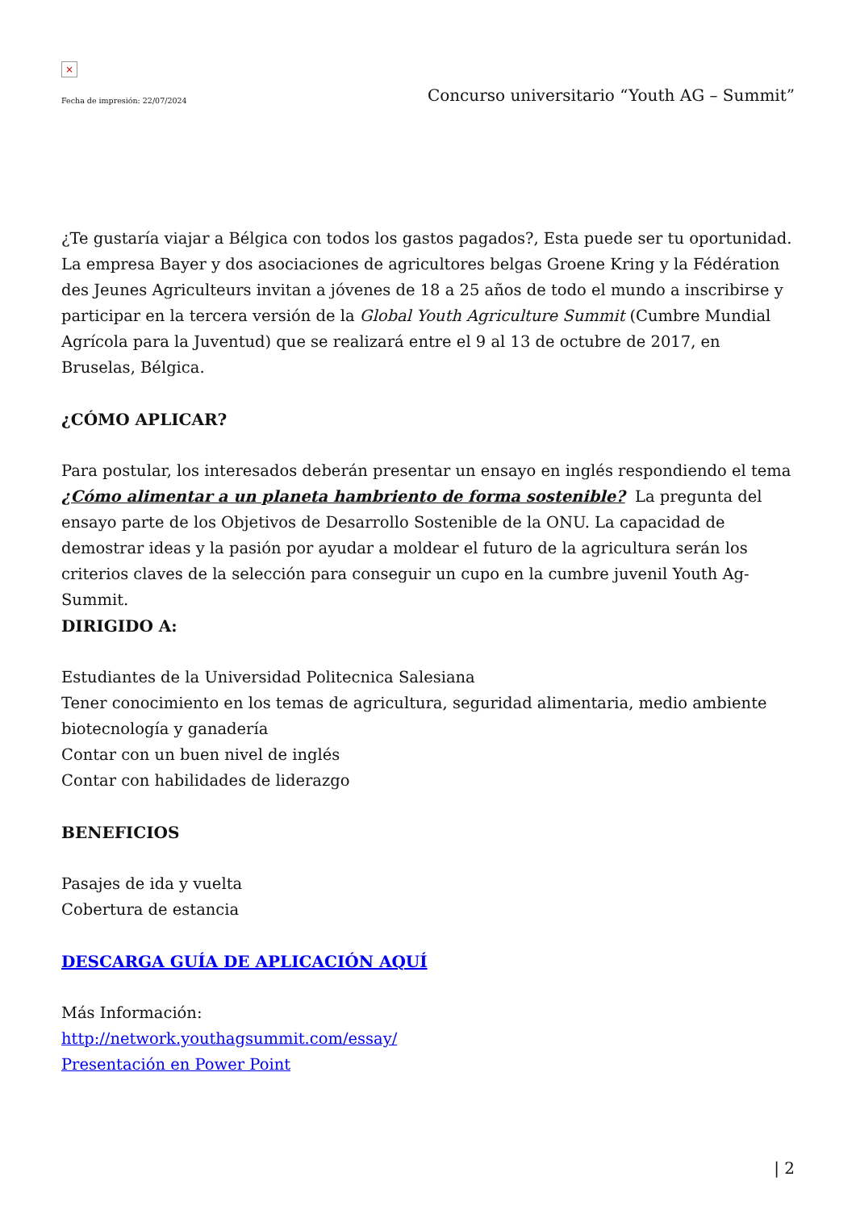×
Fecha de impresión: 22/07/2024 Concurso universitario “Youth AG – Summit”
¿Te gustaría viajar a Bélgica con todos los gastos pagados?, Esta puede ser tu oportunidad. La empresa Bayer y dos asociaciones de agricultores belgas Groene Kring y la Fédération des Jeunes Agriculteurs invitan a jóvenes de 18 a 25 años de todo el mundo a inscribirse y participar en la tercera versión de la Global Youth Agriculture Summit (Cumbre Mundial Agrícola para la Juventud) que se realizará entre el 9 al 13 de octubre de 2017, en Bruselas, Bélgica.
¿CÓMO APLICAR?
Para postular, los interesados deberán presentar un ensayo en inglés respondiendo el tema ¿Cómo alimentar a un planeta hambriento de forma sostenible? La pregunta del ensayo parte de los Objetivos de Desarrollo Sostenible de la ONU. La capacidad de demostrar ideas y la pasión por ayudar a moldear el futuro de la agricultura serán los criterios claves de la selección para conseguir un cupo en la cumbre juvenil Youth Ag-Summit.
DIRIGIDO A:
Estudiantes de la Universidad Politecnica Salesiana
Tener conocimiento en los temas de agricultura, seguridad alimentaria, medio ambiente biotecnología y ganadería
Contar con un buen nivel de inglés
Contar con habilidades de liderazgo
BENEFICIOS
Pasajes de ida y vuelta
Cobertura de estancia
DESCARGA GUÍA DE APLICACIÓN AQUÍ
Más Información:
http://network.youthagsummit.com/essay/
Presentación en Power Point
| 2